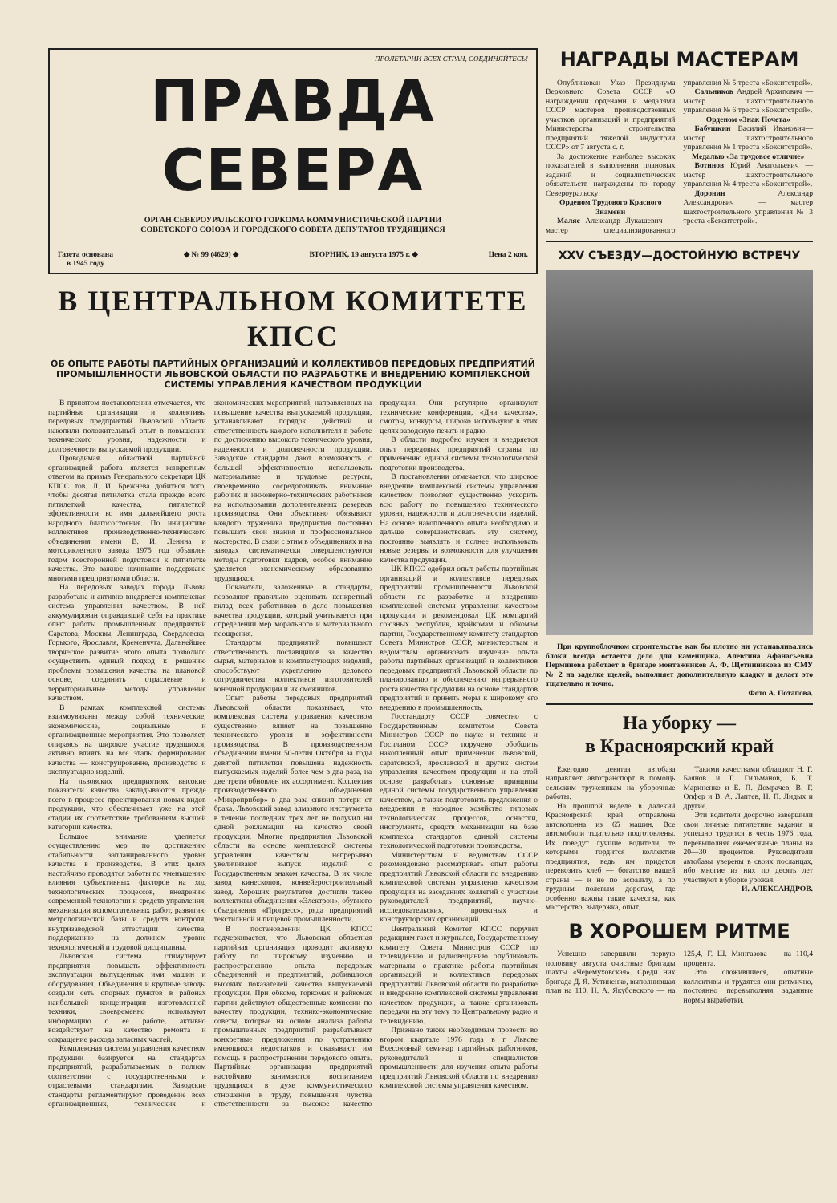ПРОЛЕТАРИИ ВСЕХ СТРАН, СОЕДИНЯЙТЕСЬ!
ПРАВДА СЕВЕРА
ОРГАН СЕВЕРОУРАЛЬСКОГО ГОРКОМА КОММУНИСТИЧЕСКОЙ ПАРТИИ
СОВЕТСКОГО СОЮЗА И ГОРОДСКОГО СОВЕТА ДЕПУТАТОВ ТРУДЯЩИХСЯ
Газета основана
в 1945 году ◆ № 99 (4629) ◆ ВТОРНИК, 19 августа 1975 г. ◆ Цена 2 коп.
В ЦЕНТРАЛЬНОМ КОМИТЕТЕ КПСС
ОБ ОПЫТЕ РАБОТЫ ПАРТИЙНЫХ ОРГАНИЗАЦИЙ И КОЛЛЕКТИВОВ ПЕРЕДОВЫХ ПРЕДПРИЯТИЙ ПРОМЫШЛЕННОСТИ ЛЬВОВСКОЙ ОБЛАСТИ ПО РАЗРАБОТКЕ И ВНЕДРЕНИЮ КОМПЛЕКСНОЙ СИСТЕМЫ УПРАВЛЕНИЯ КАЧЕСТВОМ ПРОДУКЦИИ
В принятом постановлении отмечается, что партийные организации и коллективы передовых предприятий Львовской области накопили положительный опыт в повышении технического уровня, надежности и долговечности выпускаемой продукции.
Проводимая областной партийной организацией работа является конкретным ответом на призыв Генерального секретаря ЦК КПСС тов. Л. И. Брежнева добиться того, чтобы десятая пятилетка стала прежде всего пятилеткой качества, пятилеткой эффективности во имя дальнейшего роста народного благосостояния. По инициативе коллективов производственно-технического объединения имени В. И. Ленина и мотоциклетного завода 1975 год объявлен годом всесторонней подготовки к пятилетке качества. Это важное начинание поддержано многими предприятиями области.
На передовых заводах города Львова разработана и активно внедряется комплексная система управления качеством. В ней аккумулирован оправдавший себя на практике опыт работы промышленных предприятий Саратова, Москвы, Ленинграда, Свердловска, Горького, Ярославля, Кременчуга. Дальнейшее творческое развитие этого опыта позволило осуществить единый подход к решению проблемы повышения качества на плановой основе, соединить отраслевые и территориальные методы управления качеством.
В рамках комплексной системы взаимоувязаны между собой технические, экономические, социальные и организационные мероприятия. Это позволяет, опираясь на широкое участие трудящихся, активно влиять на все этапы формирования качества — конструирование, производство и эксплуатацию изделий.
На львовских предприятиях высокие показатели качества закладываются прежде всего в процессе проектирования новых видов продукции, что обеспечивает уже на этой стадии их соответствие требованиям высшей категории качества.
Большое внимание уделяется осуществлению мер по достижению стабильности запланированного уровня качества в производстве. В этих целях настойчиво проводятся работы по уменьшению влияния субъективных факторов на ход технологических процессов, внедрению современной технологии и средств управления, механизации вспомогательных работ, развитию метрологической базы и средств контроля, внутризаводской аттестации качества, поддержанию на должном уровне технологической и трудовой дисциплины.
Львовская система стимулирует предприятия повышать эффективность эксплуатации выпущенных ими машин и оборудования. Объединения и крупные заводы создали сеть опорных пунктов в районах наибольшей концентрации изготовленной техники, своевременно используют информацию о ее работе, активно воздействуют на качество ремонта и сокращение расхода запасных частей.
Комплексная система управления качеством продукции базируется на стандартах предприятий, разрабатываемых в полном соответствии с государственными и отраслевыми стандартами. Заводские стандарты регламентируют проведение всех организационных, технических и экономических мероприятий, направленных на повышение качества выпускаемой продукции, устанавливают порядок действий и ответственность каждого исполнителя в работе по достижению высокого технического уровня, надежности и долговечности продукции. Заводские стандарты дают возможность с большей эффективностью использовать материальные и трудовые ресурсы, своевременно сосредоточивать внимание рабочих и инженерно-технических работников на использовании дополнительных резервов производства. Они объективно обязывают каждого труженика предприятия постоянно повышать свои знания и профессиональное мастерство. В связи с этим в объединениях и на заводах систематически совершенствуются методы подготовки кадров, особое внимание уделяется экономическому образованию трудящихся.
Показатели, заложенные в стандарты, позволяют правильно оценивать конкретный вклад всех работников в дело повышения качества продукции, который учитывается при определении мер морального и материального поощрения.
Стандарты предприятий повышают ответственность поставщиков за качество сырья, материалов и комплектующих изделий, способствуют укреплению делового сотрудничества коллективов изготовителей конечной продукции и их смежников.
Опыт работы передовых предприятий Львовской области показывает, что комплексная система управления качеством существенно влияет на повышение технического уровня и эффективности производства. В производственном объединении имени 50-летия Октября за годы девятой пятилетки повышена надежность выпускаемых изделий более чем в два раза, на две трети обновлен их ассортимент. Коллектив производственного объединения «Микроприбор» в два раза снизил потери от брака. Львовский завод алмазного инструмента в течение последних трех лет не получил ни одной рекламации на качество своей продукции. Многие предприятия Львовской области на основе комплексной системы управления качеством непрерывно увеличивают выпуск изделий с Государственным знаком качества. В их числе завод кинескопов, конвейеростроительный завод. Хороших результатов достигли также коллективы объединения «Электрон», обувного объединения «Прогресс», ряда предприятий текстильной и пищевой промышленности.
В постановлении ЦК КПСС подчеркивается, что Львовская областная партийная организация проводит активную работу по широкому изучению и распространению опыта передовых объединений и предприятий, добившихся высоких показателей качества выпускаемой продукции. При обкоме, горкомах и райкомах партии действуют общественные комиссии по качеству продукции, технико-экономические советы, которые на основе анализа работы промышленных предприятий разрабатывают конкретные предложения по устранению имеющихся недостатков и оказывают им помощь в распространении передового опыта. Партийные организации предприятий настойчиво занимаются воспитанием трудящихся в духе коммунистического отношения к труду, повышения чувства ответственности за высокое качество продукции. Они регулярно организуют технические конференции, «Дни качества», смотры, конкурсы, широко используют в этих целях заводскую печать и радио.
В области подробно изучен и внедряется опыт передовых предприятий страны по применению единой системы технологической подготовки производства.
В постановлении отмечается, что широкое внедрение комплексной системы управления качеством позволяет существенно ускорить всю работу по повышению технического уровня, надежности и долговечности изделий. На основе накопленного опыта необходимо и дальше совершенствовать эту систему, постоянно выявлять и полнее использовать новые резервы и возможности для улучшения качества продукции.
ЦК КПСС одобрил опыт работы партийных организаций и коллективов передовых предприятий промышленности Львовской области по разработке и внедрению комплексной системы управления качеством продукции и рекомендовал ЦК компартий союзных республик, крайкомам и обкомам партии, Государственному комитету стандартов Совета Министров СССР, министерствам и ведомствам организовать изучение опыта работы партийных организаций и коллективов передовых предприятий Львовской области по планированию и обеспечению непрерывного роста качества продукции на основе стандартов предприятий и принять меры к широкому его внедрению в промышленность.
Госстандарту СССР совместно с Государственным комитетом Совета Министров СССР по науке и технике и Госпланом СССР поручено обобщить накопленный опыт применения львовской, саратовской, ярославской и других систем управления качеством продукции и на этой основе разработать основные принципы единой системы государственного управления качеством, а также подготовить предложения о внедрении в народное хозяйство типовых технологических процессов, оснастки, инструмента, средств механизации на базе комплекса стандартов единой системы технологической подготовки производства.
Министерствам и ведомствам СССР рекомендовано рассматривать опыт работы предприятий Львовской области по внедрению комплексной системы управления качеством продукции на заседаниях коллегий с участием руководителей предприятий, научно-исследовательских, проектных и конструкторских организаций.
Центральный Комитет КПСС поручил редакциям газет и журналов, Государственному комитету Совета Министров СССР по телевидению и радиовещанию опубликовать материалы о практике работы партийных организаций и коллективов передовых предприятий Львовской области по разработке и внедрению комплексной системы управления качеством продукции, а также организовать передачи на эту тему по Центральному радио и телевидению.
Признано также необходимым провести во втором квартале 1976 года в г. Львове Всесоюзный семинар партийных работников, руководителей и специалистов промышленности для изучения опыта работы предприятий Львовской области по внедрению комплексной системы управления качеством.
НАГРАДЫ МАСТЕРАМ
Опубликован Указ Президиума Верховного Совета СССР «О награждении орденами и медалями СССР мастеров производственных участков организаций и предприятий Министерства строительства предприятий тяжелой индустрии СССР» от 7 августа с. г.
За достижение наиболее высоких показателей в выполнении плановых заданий и социалистических обязательств награждены по городу Североуральску:
Орденом Трудового Красного Знамени
Маляс Александр Лукашевич — мастер специализированного управления № 5 треста «Бокситстрой».
Сальников Андрей Архипович — мастер шахтостроительного управления № 6 треста «Бокситстрой».
Орденом «Знак Почета»
Бабушкин Василий Иванович—мастер шахтостроительного управления № 1 треста «Бокситстрой».
Медалью «За трудовое отличие»
Вотинов Юрий Анатольевич — мастер шахтостроительного управления № 4 треста «Бокситстрой».
Доронин Александр Александрович — мастер шахтостроительного управления № 3 треста «Бекситстрой».
XXV СЪЕЗДУ—ДОСТОЙНУЮ ВСТРЕЧУ
При крупноблочном строительстве как бы плотно ни устанавливались блоки всегда остается дело для каменщика. Алевтина Афанасьевна Перминова работает в бригаде монтажников А. Ф. Щетинникова из СМУ № 2 на заделке щелей, выполняет дополнительную кладку и делает это тщательно и точно.
Фото А. Потапова.
На уборку —
в Красноярский край
Ежегодно девятая автобаза направляет автотранспорт в помощь сельским труженикам на уборочные работы.
На прошлой неделе в далекий Красноярский край отправлена автоколонна из 65 машин. Все автомобили тщательно подготовлены. Их поведут лучшие водители, те которыми гордится коллектив предприятия, ведь им придется перевозить хлеб — богатство нашей страны — и не по асфальту, а по трудным полевым дорогам, где особенно важны такие качества, как мастерство, выдержка, опыт.
Такими качествами обладают Н. Г. Баянов и Г. Гильманов, Б. Т. Мариненко и Е. П. Домрачев, В. Г. Опфер и В. А. Лаптев, Н. П. Лидых и другие.
Эти водители досрочно завершили свои личные пятилетние задания и успешно трудятся в честь 1976 года, перевыполняя ежемесячные планы на 20—30 процентов. Руководители автобазы уверены в своих посланцах, ибо многие из них по десять лет участвуют в уборке урожая.
И. АЛЕКСАНДРОВ.
В ХОРОШЕМ РИТМЕ
Успешно завершили первую половину августа очистные бригады шахты «Черемуховская». Среди них бригада Д. Я. Устиненко, выполнившая план на 110, Н. А. Якубовского — на 125,4, Г. Ш. Мингазова — на 110,4 процента.
Это сложившиеся, опытные коллективы и трудятся они ритмично, постоянно перевыполняя заданные нормы выработки.